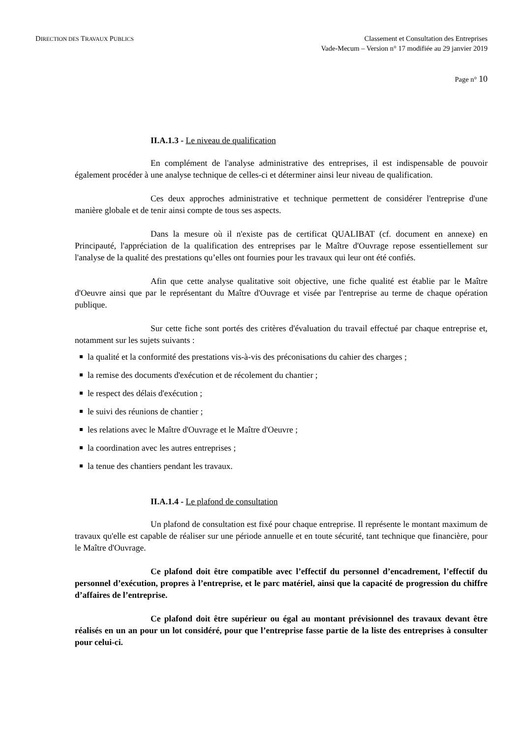DIRECTION DES TRAVAUX PUBLICS
Classement et Consultation des Entreprises
Vade-Mecum – Version n° 17 modifiée au 29 janvier 2019
Page n° 10
II.A.1.3 - Le niveau de qualification
En complément de l'analyse administrative des entreprises, il est indispensable de pouvoir également procéder à une analyse technique de celles-ci et déterminer ainsi leur niveau de qualification.
Ces deux approches administrative et technique permettent de considérer l'entreprise d'une manière globale et de tenir ainsi compte de tous ses aspects.
Dans la mesure où il n'existe pas de certificat QUALIBAT (cf. document en annexe) en Principauté, l'appréciation de la qualification des entreprises par le Maître d'Ouvrage repose essentiellement sur l'analyse de la qualité des prestations qu’elles ont fournies pour les travaux qui leur ont été confiés.
Afin que cette analyse qualitative soit objective, une fiche qualité est établie par le Maître d'Oeuvre ainsi que par le représentant du Maître d'Ouvrage et visée par l'entreprise au terme de chaque opération publique.
Sur cette fiche sont portés des critères d'évaluation du travail effectué par chaque entreprise et, notamment sur les sujets suivants :
la qualité et la conformité des prestations vis-à-vis des préconisations du cahier des charges ;
la remise des documents d'exécution et de récolement du chantier ;
le respect des délais d'exécution ;
le suivi des réunions de chantier ;
les relations avec le Maître d'Ouvrage et le Maître d'Oeuvre ;
la coordination avec les autres entreprises ;
la tenue des chantiers pendant les travaux.
II.A.1.4 - Le plafond de consultation
Un plafond de consultation est fixé pour chaque entreprise. Il représente le montant maximum de travaux qu'elle est capable de réaliser sur une période annuelle et en toute sécurité, tant technique que financière, pour le Maître d'Ouvrage.
Ce plafond doit être compatible avec l’effectif du personnel d’encadrement, l’effectif du personnel d’exécution, propres à l’entreprise, et le parc matériel, ainsi que la capacité de progression du chiffre d’affaires de l’entreprise.
Ce plafond doit être supérieur ou égal au montant prévisionnel des travaux devant être réalisés en un an pour un lot considéré, pour que l’entreprise fasse partie de la liste des entreprises à consulter pour celui-ci.